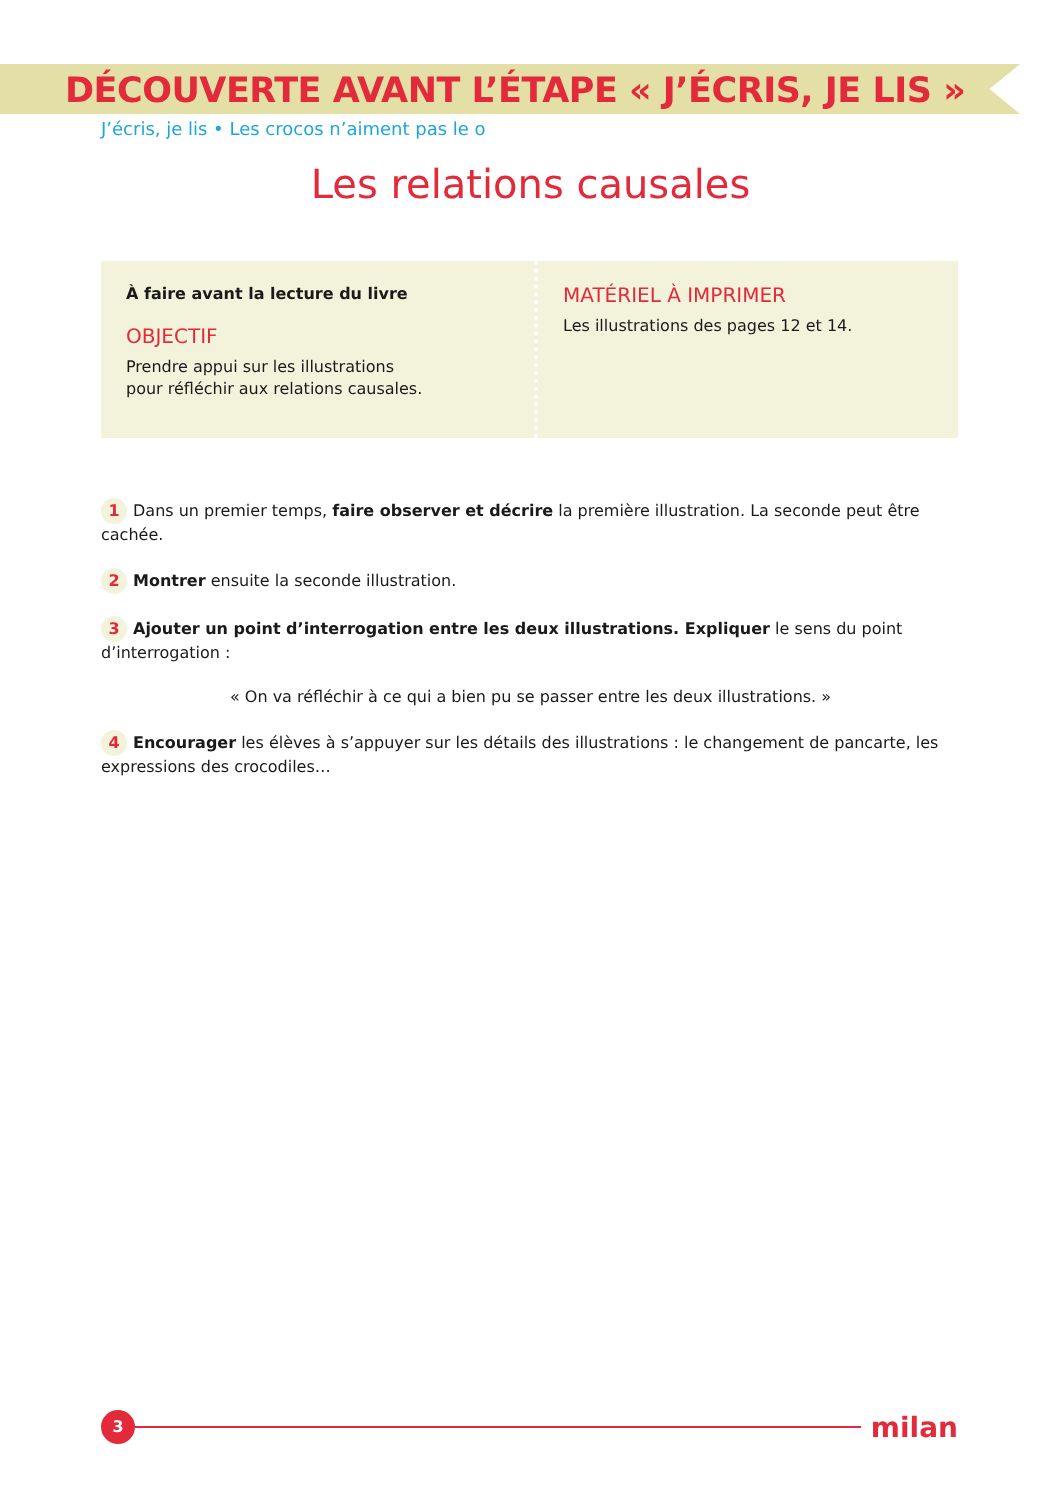DÉCOUVERTE AVANT L’ÉTAPE « J’ÉCRIS, JE LIS »
J’écris, je lis • Les crocos n’aiment pas le o
Les relations causales
À faire avant la lecture du livre
OBJECTIF
Prendre appui sur les illustrations
pour réfléchir aux relations causales.
MATÉRIEL À IMPRIMER
Les illustrations des pages 12 et 14.
1 Dans un premier temps, faire observer et décrire la première illustration. La seconde peut être cachée.
2 Montrer ensuite la seconde illustration.
3 Ajouter un point d’interrogation entre les deux illustrations. Expliquer le sens du point d’interrogation :
« On va réfléchir à ce qui a bien pu se passer entre les deux illustrations. »
4 Encourager les élèves à s’appuyer sur les détails des illustrations : le changement de pancarte, les expressions des crocodiles…
3 milan